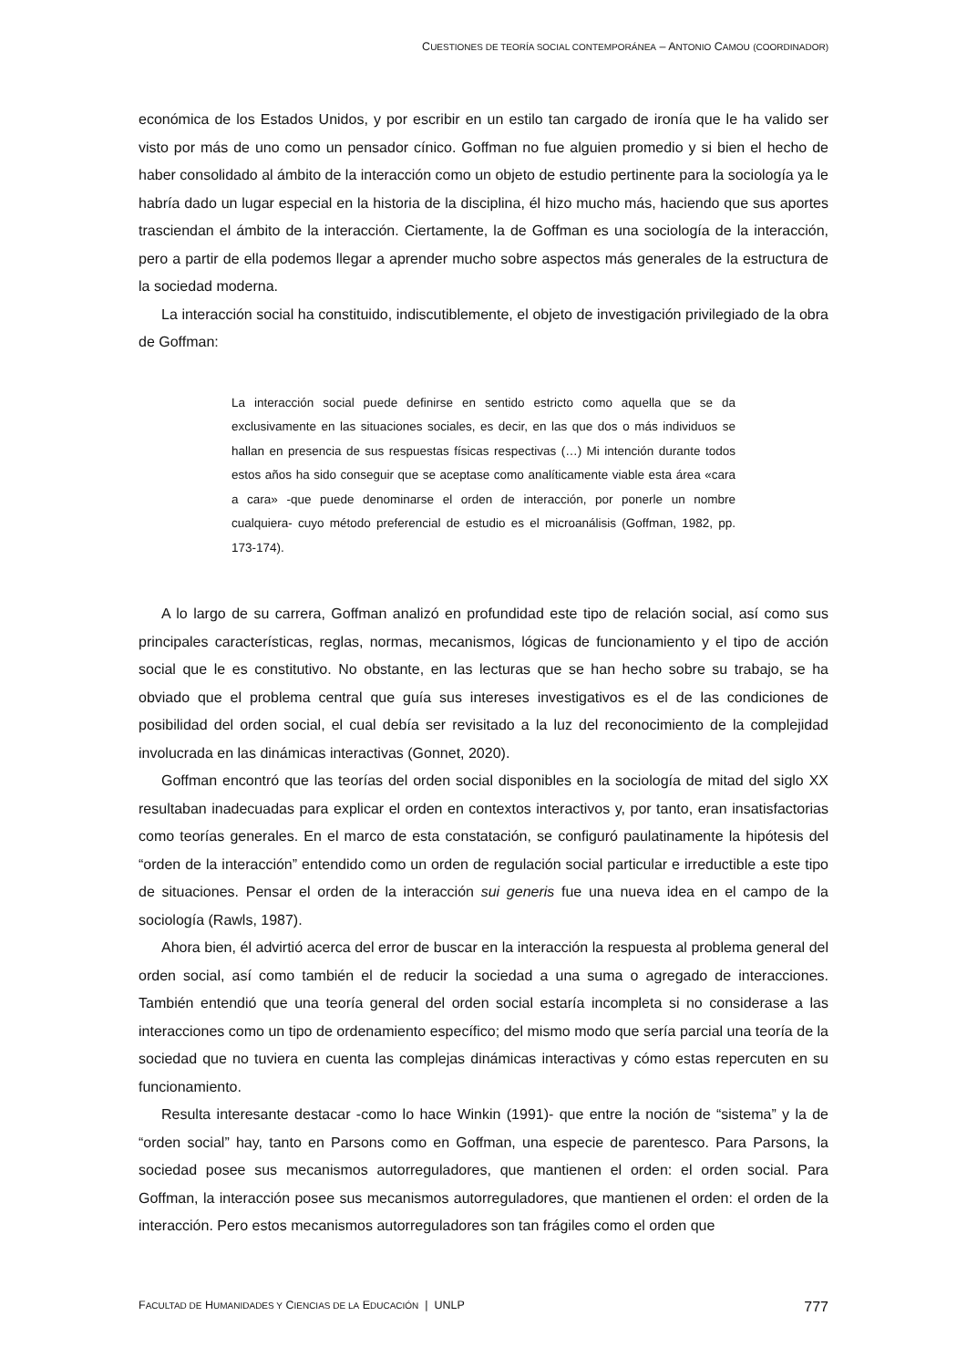CUESTIONES DE TEORÍA SOCIAL CONTEMPORÁNEA – ANTONIO CAMOU (COORDINADOR)
económica de los Estados Unidos, y por escribir en un estilo tan cargado de ironía que le ha valido ser visto por más de uno como un pensador cínico. Goffman no fue alguien promedio y si bien el hecho de haber consolidado al ámbito de la interacción como un objeto de estudio pertinente para la sociología ya le habría dado un lugar especial en la historia de la disciplina, él hizo mucho más, haciendo que sus aportes trasciendan el ámbito de la interacción. Ciertamente, la de Goffman es una sociología de la interacción, pero a partir de ella podemos llegar a aprender mucho sobre aspectos más generales de la estructura de la sociedad moderna.
La interacción social ha constituido, indiscutiblemente, el objeto de investigación privilegiado de la obra de Goffman:
La interacción social puede definirse en sentido estricto como aquella que se da exclusivamente en las situaciones sociales, es decir, en las que dos o más individuos se hallan en presencia de sus respuestas físicas respectivas (…) Mi intención durante todos estos años ha sido conseguir que se aceptase como analíticamente viable esta área «cara a cara» -que puede denominarse el orden de interacción, por ponerle un nombre cualquiera- cuyo método preferencial de estudio es el microanálisis (Goffman, 1982, pp. 173-174).
A lo largo de su carrera, Goffman analizó en profundidad este tipo de relación social, así como sus principales características, reglas, normas, mecanismos, lógicas de funcionamiento y el tipo de acción social que le es constitutivo. No obstante, en las lecturas que se han hecho sobre su trabajo, se ha obviado que el problema central que guía sus intereses investigativos es el de las condiciones de posibilidad del orden social, el cual debía ser revisitado a la luz del reconocimiento de la complejidad involucrada en las dinámicas interactivas (Gonnet, 2020).
Goffman encontró que las teorías del orden social disponibles en la sociología de mitad del siglo XX resultaban inadecuadas para explicar el orden en contextos interactivos y, por tanto, eran insatisfactorias como teorías generales. En el marco de esta constatación, se configuró paulatinamente la hipótesis del “orden de la interacción” entendido como un orden de regulación social particular e irreductible a este tipo de situaciones. Pensar el orden de la interacción sui generis fue una nueva idea en el campo de la sociología (Rawls, 1987).
Ahora bien, él advirtió acerca del error de buscar en la interacción la respuesta al problema general del orden social, así como también el de reducir la sociedad a una suma o agregado de interacciones. También entendió que una teoría general del orden social estaría incompleta si no considerase a las interacciones como un tipo de ordenamiento específico; del mismo modo que sería parcial una teoría de la sociedad que no tuviera en cuenta las complejas dinámicas interactivas y cómo estas repercuten en su funcionamiento.
Resulta interesante destacar -como lo hace Winkin (1991)- que entre la noción de “sistema” y la de “orden social” hay, tanto en Parsons como en Goffman, una especie de parentesco. Para Parsons, la sociedad posee sus mecanismos autorreguladores, que mantienen el orden: el orden social. Para Goffman, la interacción posee sus mecanismos autorreguladores, que mantienen el orden: el orden de la interacción. Pero estos mecanismos autorreguladores son tan frágiles como el orden que
FACULTAD DE HUMANIDADES Y CIENCIAS DE LA EDUCACIÓN | UNLP 777